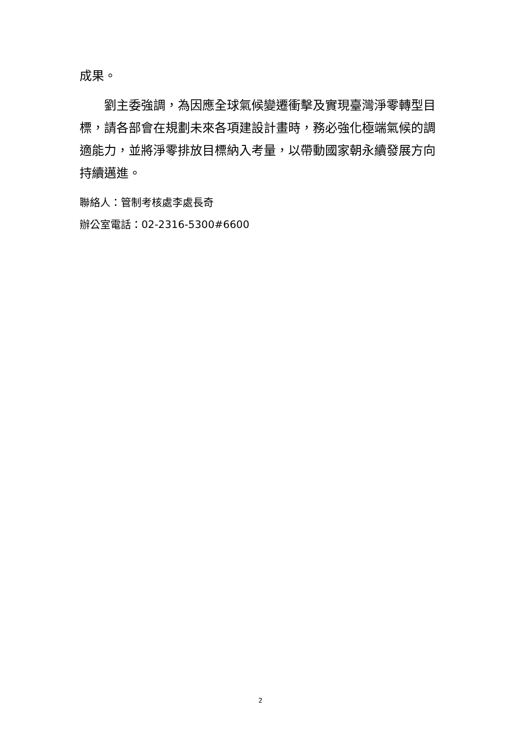成果。
　　劉主委強調，為因應全球氣候變遷衝擊及實現臺灣淨零轉型目標，請各部會在規劃未來各項建設計畫時，務必強化極端氣候的調適能力，並將淨零排放目標納入考量，以帶動國家朝永續發展方向持續邁進。
聯絡人：管制考核處李處長奇
辦公室電話：02-2316-5300#6600
2